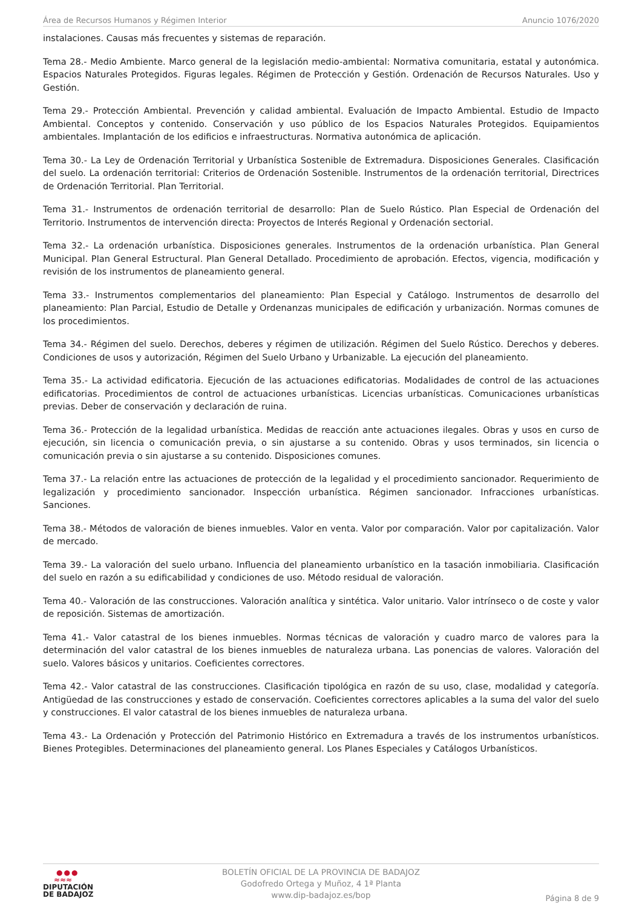Área de Recursos Humanos y Régimen Interior Anuncio 1076/2020
instalaciones. Causas más frecuentes y sistemas de reparación.
Tema 28.- Medio Ambiente. Marco general de la legislación medio-ambiental: Normativa comunitaria, estatal y autonómica. Espacios Naturales Protegidos. Figuras legales. Régimen de Protección y Gestión. Ordenación de Recursos Naturales. Uso y Gestión.
Tema 29.- Protección Ambiental. Prevención y calidad ambiental. Evaluación de Impacto Ambiental. Estudio de Impacto Ambiental. Conceptos y contenido. Conservación y uso público de los Espacios Naturales Protegidos. Equipamientos ambientales. Implantación de los edificios e infraestructuras. Normativa autonómica de aplicación.
Tema 30.- La Ley de Ordenación Territorial y Urbanística Sostenible de Extremadura. Disposiciones Generales. Clasificación del suelo. La ordenación territorial: Criterios de Ordenación Sostenible. Instrumentos de la ordenación territorial, Directrices de Ordenación Territorial. Plan Territorial.
Tema 31.- Instrumentos de ordenación territorial de desarrollo: Plan de Suelo Rústico. Plan Especial de Ordenación del Territorio. Instrumentos de intervención directa: Proyectos de Interés Regional y Ordenación sectorial.
Tema 32.- La ordenación urbanística. Disposiciones generales. Instrumentos de la ordenación urbanística. Plan General Municipal. Plan General Estructural. Plan General Detallado. Procedimiento de aprobación. Efectos, vigencia, modificación y revisión de los instrumentos de planeamiento general.
Tema 33.- Instrumentos complementarios del planeamiento: Plan Especial y Catálogo. Instrumentos de desarrollo del planeamiento: Plan Parcial, Estudio de Detalle y Ordenanzas municipales de edificación y urbanización. Normas comunes de los procedimientos.
Tema 34.- Régimen del suelo. Derechos, deberes y régimen de utilización. Régimen del Suelo Rústico. Derechos y deberes. Condiciones de usos y autorización, Régimen del Suelo Urbano y Urbanizable. La ejecución del planeamiento.
Tema 35.- La actividad edificatoria. Ejecución de las actuaciones edificatorias. Modalidades de control de las actuaciones edificatorias. Procedimientos de control de actuaciones urbanísticas. Licencias urbanísticas. Comunicaciones urbanísticas previas. Deber de conservación y declaración de ruina.
Tema 36.- Protección de la legalidad urbanística. Medidas de reacción ante actuaciones ilegales. Obras y usos en curso de ejecución, sin licencia o comunicación previa, o sin ajustarse a su contenido. Obras y usos terminados, sin licencia o comunicación previa o sin ajustarse a su contenido. Disposiciones comunes.
Tema 37.- La relación entre las actuaciones de protección de la legalidad y el procedimiento sancionador. Requerimiento de legalización y procedimiento sancionador. Inspección urbanística. Régimen sancionador. Infracciones urbanísticas. Sanciones.
Tema 38.- Métodos de valoración de bienes inmuebles. Valor en venta. Valor por comparación. Valor por capitalización. Valor de mercado.
Tema 39.- La valoración del suelo urbano. Influencia del planeamiento urbanístico en la tasación inmobiliaria. Clasificación del suelo en razón a su edificabilidad y condiciones de uso. Método residual de valoración.
Tema 40.- Valoración de las construcciones. Valoración analítica y sintética. Valor unitario. Valor intrínseco o de coste y valor de reposición. Sistemas de amortización.
Tema 41.- Valor catastral de los bienes inmuebles. Normas técnicas de valoración y cuadro marco de valores para la determinación del valor catastral de los bienes inmuebles de naturaleza urbana. Las ponencias de valores. Valoración del suelo. Valores básicos y unitarios. Coeficientes correctores.
Tema 42.- Valor catastral de las construcciones. Clasificación tipológica en razón de su uso, clase, modalidad y categoría. Antigüedad de las construcciones y estado de conservación. Coeficientes correctores aplicables a la suma del valor del suelo y construcciones. El valor catastral de los bienes inmuebles de naturaleza urbana.
Tema 43.- La Ordenación y Protección del Patrimonio Histórico en Extremadura a través de los instrumentos urbanísticos. Bienes Protegibles. Determinaciones del planeamiento general. Los Planes Especiales y Catálogos Urbanísticos.
●●●
≈≈≈
DIPUTACIÓN
DE BADAJOZ
BOLETÍN OFICIAL DE LA PROVINCIA DE BADAJOZ
Godofredo Ortega y Muñoz, 4 1ª Planta
www.dip-badajoz.es/bop
Página 8 de 9